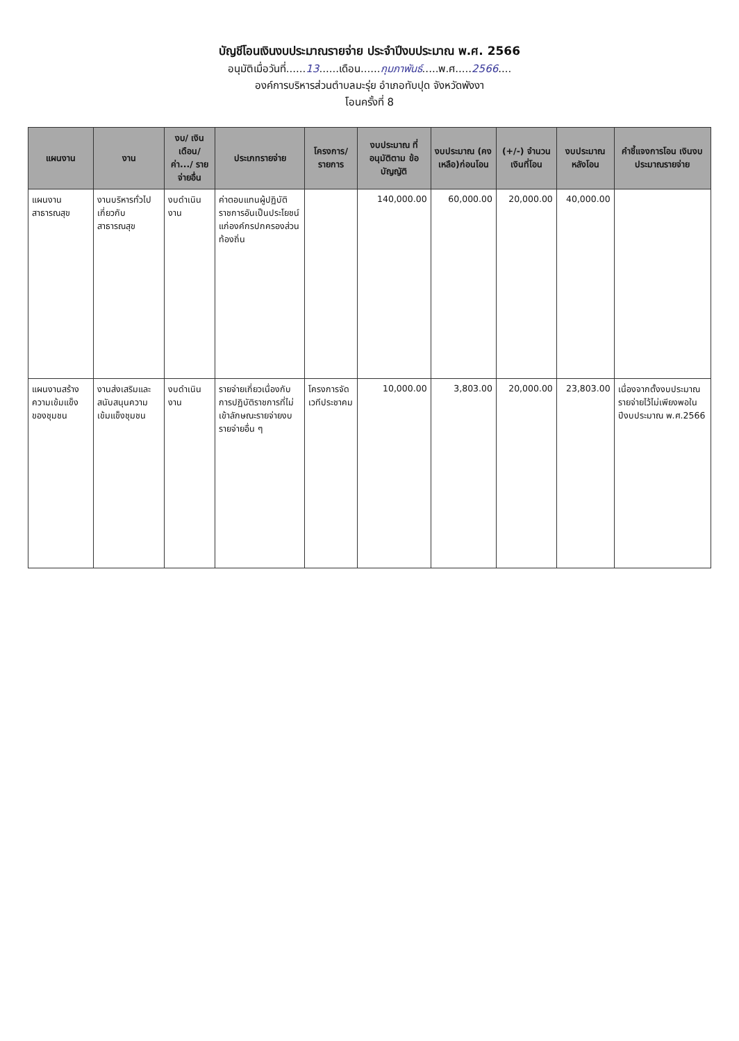บัญชีโอนเงินงบประมาณรายจ่าย ประจำปีงบประมาณ พ.ศ. 2566
อนุมัติเมื่อวันที่......13......เดือน......กุมภาพันธ์.....พ.ศ.....2566....
องค์การบริหารส่วนตำบลมะรุ่ย อำเภอทับปุด จังหวัดพังงา
โอนครั้งที่ 8
| แผนงาน | งาน | งบ/ เงินเดือน/ ค่า.../ รายจ่ายอื่น | ประเภทรายจ่าย | โครงการ/ รายการ | งบประมาณ ที่อนุมัติตาม ข้อบัญญัติ | งบประมาณ (คงเหลือ)ก่อนโอน | (+/-) จำนวน เงินที่โอน | งบประมาณ หลังโอน | คำชี้แจงการโอน เงินงบประมาณรายจ่าย |
| --- | --- | --- | --- | --- | --- | --- | --- | --- | --- |
| แผนงานสาธารณสุข | งานบริหารทั่วไปเกี่ยวกับสาธารณสุข | งบดำเนินงาน | ค่าตอบแทนผู้ปฏิบัติราชการอันเป็นประโยชน์แก่องค์กรปกครองส่วนท้องถิ่น | | 140,000.00 | 60,000.00 | 20,000.00 | 40,000.00 | |
| แผนงานสร้างความเข้มแข็งของชุมชน | งานส่งเสริมและสนับสนุนความเข้มแข็งชุมชน | งบดำเนินงาน | รายจ่ายเกี่ยวเนื่องกับการปฏิบัติราชการที่ไม่เข้าลักษณะรายจ่ายงบรายจ่ายอื่น ๆ | โครงการจัดเวทีประชาคม | 10,000.00 | 3,803.00 | 20,000.00 | 23,803.00 | เนื่องจากตั้งงบประมาณรายจ่ายไว้ไม่เพียงพอในปีงบประมาณ พ.ศ.2566 |